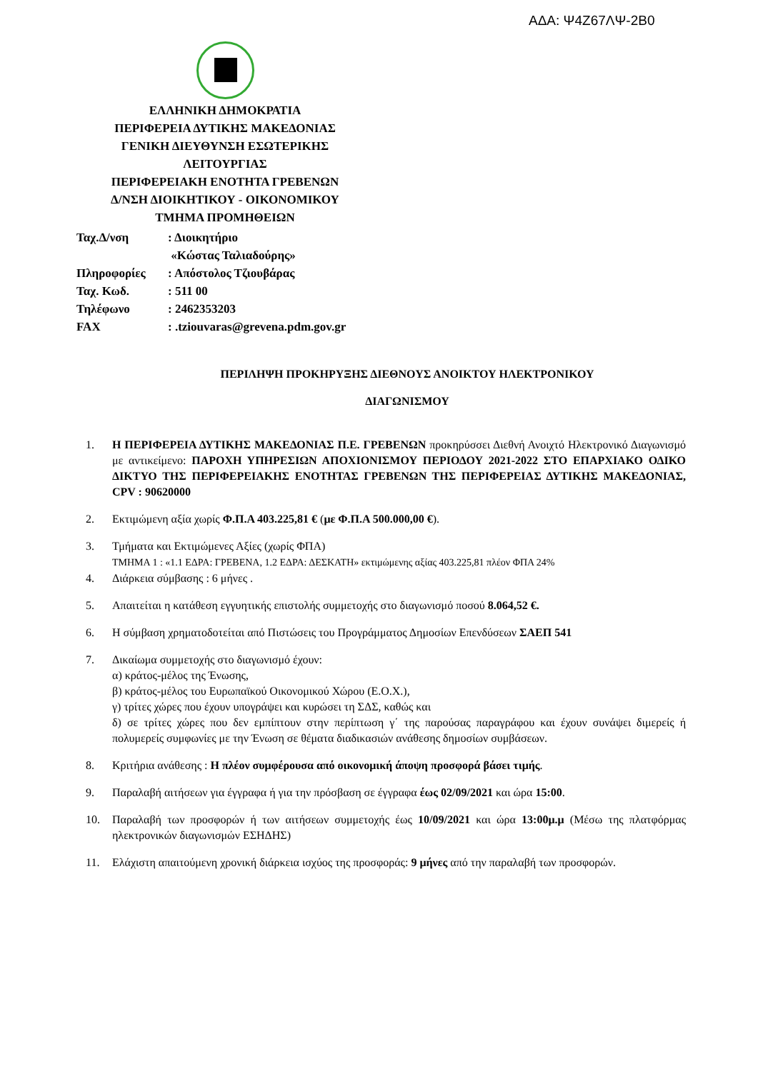ΑΔΑ: Ψ4Ζ67ΛΨ-2Β0
ΕΛΛΗΝΙΚΗ ΔΗΜΟΚΡΑΤΙΑ
ΠΕΡΙΦΕΡΕΙΑ ΔΥΤΙΚΗΣ ΜΑΚΕΔΟΝΙΑΣ
ΓΕΝΙΚΗ ΔΙΕΥΘΥΝΣΗ ΕΣΩΤΕΡΙΚΗΣ
ΛΕΙΤΟΥΡΓΙΑΣ
ΠΕΡΙΦΕΡΕΙΑΚΗ ΕΝΟΤΗΤΑ ΓΡΕΒΕΝΩΝ
Δ/ΝΣΗ ΔΙΟΙΚΗΤΙΚΟΥ - ΟΙΚΟΝΟΜΙΚΟΥ
ΤΜΗΜΑ ΠΡΟΜΗΘΕΙΩΝ
| Ταχ.Δ/νση | : Διοικητήριο «Κώστας Ταλιαδούρης» |
| Πληροφορίες | : Απόστολος Τζιουβάρας |
| Ταχ. Κωδ. | : 511 00 |
| Τηλέφωνο | : 2462353203 |
| FAX | : .tziouvaras@grevena.pdm.gov.gr |
ΠΕΡΙΛΗΨΗ ΠΡΟΚΗΡΥΞΗΣ ΔΙΕΘΝΟΥΣ ΑΝΟΙΚΤΟΥ ΗΛΕΚΤΡΟΝΙΚΟΥ
ΔΙΑΓΩΝΙΣΜΟΥ
1. Η ΠΕΡΙΦΕΡΕΙΑ ΔΥΤΙΚΗΣ ΜΑΚΕΔΟΝΙΑΣ Π.Ε. ΓΡΕΒΕΝΩΝ προκηρύσσει Διεθνή Ανοιχτό Ηλεκτρονικό Διαγωνισμό με αντικείμενο: ΠΑΡΟΧΗ ΥΠΗΡΕΣΙΩΝ ΑΠΟΧΙΟΝΙΣΜΟΥ ΠΕΡΙΟΔΟΥ 2021-2022 ΣΤΟ ΕΠΑΡΧΙΑΚΟ ΟΔΙΚΟ ΔΙΚΤΥΟ ΤΗΣ ΠΕΡΙΦΕΡΕΙΑΚΗΣ ΕΝΟΤΗΤΑΣ ΓΡΕΒΕΝΩΝ ΤΗΣ ΠΕΡΙΦΕΡΕΙΑΣ ΔΥΤΙΚΗΣ ΜΑΚΕΔΟΝΙΑΣ, CPV : 90620000
2. Εκτιμώμενη αξία χωρίς Φ.Π.Α 403.225,81 € (με Φ.Π.Α 500.000,00 €).
3. Τμήματα και Εκτιμώμενες Αξίες (χωρίς ΦΠΑ)
ΤΜΗΜΑ 1 : «1.1 ΕΔΡΑ: ΓΡΕΒΕΝΑ, 1.2 ΕΔΡΑ: ΔΕΣΚΑΤΗ» εκτιμώμενης αξίας 403.225,81 πλέον ΦΠΑ 24%
4. Διάρκεια σύμβασης : 6 μήνες .
5. Απαιτείται η κατάθεση εγγυητικής επιστολής συμμετοχής στο διαγωνισμό ποσού 8.064,52 €.
6. Η σύμβαση χρηματοδοτείται από Πιστώσεις του Προγράμματος Δημοσίων Επενδύσεων ΣΑΕΠ 541
7. Δικαίωμα συμμετοχής στο διαγωνισμό έχουν:
α) κράτος-μέλος της Ένωσης,
β) κράτος-μέλος του Ευρωπαϊκού Οικονομικού Χώρου (Ε.Ο.Χ.),
γ) τρίτες χώρες που έχουν υπογράψει και κυρώσει τη ΣΔΣ, καθώς και
δ) σε τρίτες χώρες που δεν εμπίπτουν στην περίπτωση γ΄ της παρούσας παραγράφου και έχουν συνάψει διμερείς ή πολυμερείς συμφωνίες με την Ένωση σε θέματα διαδικασιών ανάθεσης δημοσίων συμβάσεων.
8. Κριτήρια ανάθεσης : Η πλέον συμφέρουσα από οικονομική άποψη προσφορά βάσει τιμής.
9. Παραλαβή αιτήσεων για έγγραφα ή για την πρόσβαση σε έγγραφα έως 02/09/2021 και ώρα 15:00.
10. Παραλαβή των προσφορών ή των αιτήσεων συμμετοχής έως 10/09/2021 και ώρα 13:00μ.μ (Μέσω της πλατφόρμας ηλεκτρονικών διαγωνισμών ΕΣΗΔΗΣ)
11. Ελάχιστη απαιτούμενη χρονική διάρκεια ισχύος της προσφοράς: 9 μήνες από την παραλαβή των προσφορών.